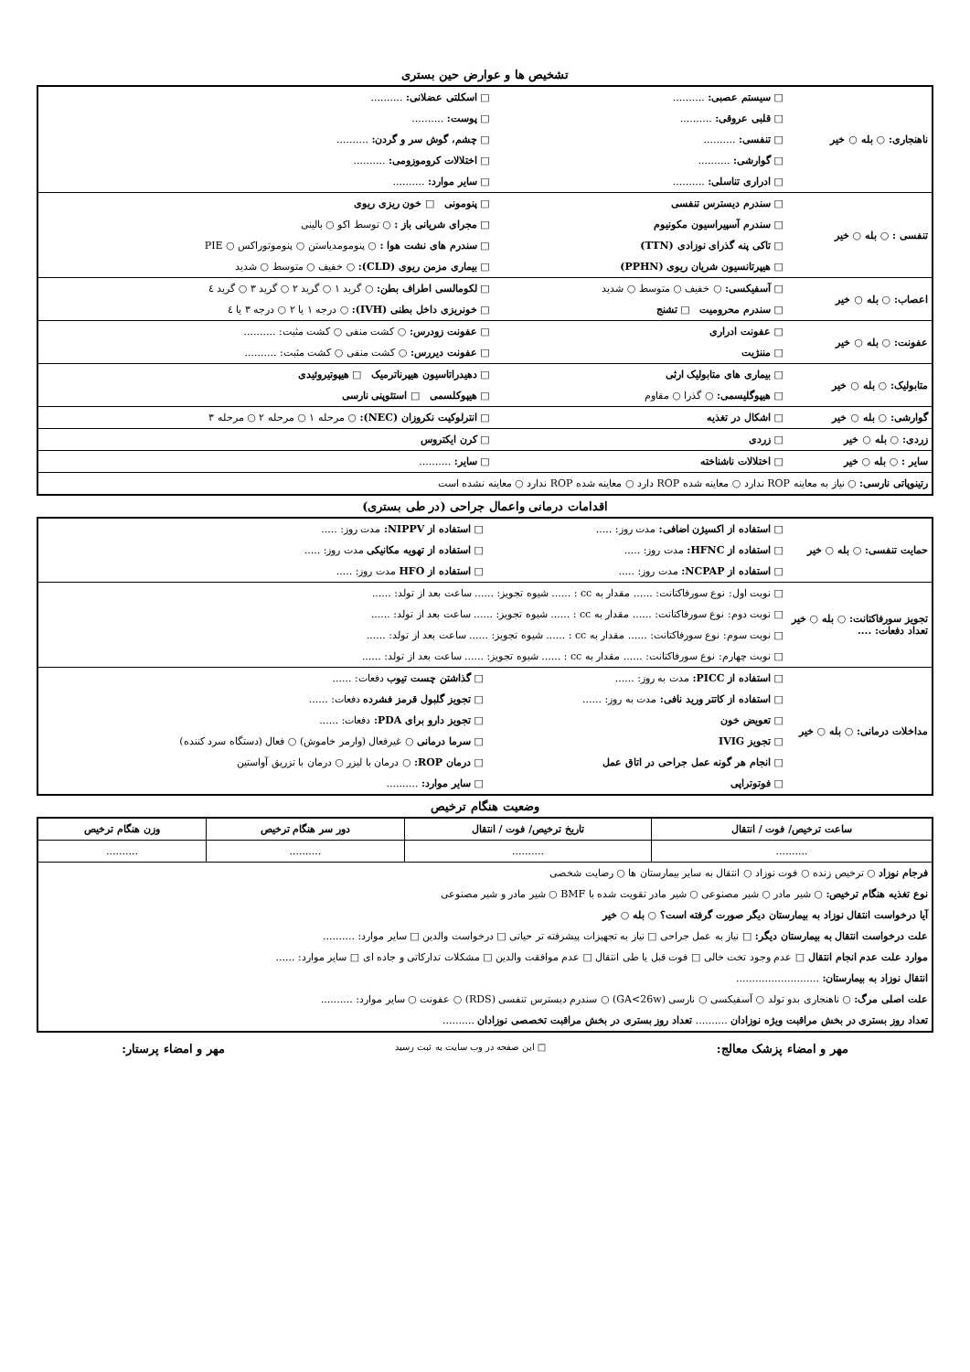تشخیص ها و عوارض حین بستری
| ناهنجاری: ○ بله ○ خیر | □ سیستم عصبی: .......... | □ اسکلتی عضلانی: .......... |
| | □ قلبی عروقی: .......... | □ پوست: .......... |
| | □ تنفسی: .......... | □ چشم، گوش سر و گردن: .......... |
| | □ گوارشی: .......... | □ اختلالات کروموزومی: .......... |
| | □ ادراری تناسلی: .......... | □ سایر موارد: .......... |
| تنفسی : ○ بله ○ خیر | □ سندرم دیسترس تنفسی | □ پنومونی □ خون ریزی ریوی |
| | □ سندرم آسپیراسیون مکونیوم | □ مجرای شریانی باز : ○ توسط اکو ○ بالینی |
| | □ تاکی پنه گذرای نوزادی (TTN) | □ سندرم های نشت هوا : ○ پنومومدیاستن ○ پنوموتوراکس ○ PIE |
| | □ هیپرتانسیون شریان ریوی (PPHN) | □ بیماری مزمن ریوی (CLD): ○ خفیف ○ متوسط ○ شدید |
| اعصاب: ○ بله ○ خیر | □ آسفیکسی: ○ خفیف ○ متوسط ○ شدید | □ لکومالسی اطراف بطن: ○ گرید ۱ ○ گرید ۲ ○ گرید ۳ ○ گرید ٤ |
| | □ سندرم محرومیت □ تشنج | □ خونریزی داخل بطنی (IVH): ○ درجه ۱ یا ۲ ○ درجه ۳ یا ٤ |
| عفونت: ○ بله ○ خیر | □ عفونت ادراری | □ عفونت زودرس: ○ کشت منفی ○ کشت مثبت: .......... |
| | □ مننژیت | □ عفونت دیررس: ○ کشت منفی ○ کشت مثبت: .......... |
| متابولیک: ○ بله ○ خیر | □ بیماری های متابولیک ارثی | □ دهیدراتاسیون هیپرناترمیک □ هیپوتیروئیدی |
| | □ هیپوگلیسمی: ○ گذرا ○ مقاوم | □ هیپوکلسمی □ استئوپنی نارسی |
| گوارشی: ○ بله ○ خیر | □ اشکال در تغذیه | □ انترلوکیت نکروزان (NEC): ○ مرحله ۱ ○ مرحله ۲ ○ مرحله ۳ |
| زردی: ○ بله ○ خیر | □ زردی | □ کرن ایکتروس |
| سایر : ○ بله ○ خیر | □ اختلالات ناشناخته | □ سایر: .......... |
| رتینوپاتی نارسی: ○ نیاز به معاینه ROP ندارد ○ معاینه شده ROP دارد ○ معاینه شده ROP ندارد ○ معاینه نشده است | | |
اقدامات درمانی واعمال جراحی (در طی بستری)
| حمایت تنفسی: ○ بله ○ خیر | □ استفاده از اکسیژن اضافی: مدت روز: ..... | □ استفاده از NIPPV: مدت روز: ..... |
| | □ استفاده از HFNC: مدت روز: ..... | □ استفاده از تهویه مکانیکی مدت روز: ..... |
| | □ استفاده از NCPAP: مدت روز: ..... | □ استفاده از HFO مدت روز: ..... |
| تجویز سورفاکتانت: ○ بله ○ خیر تعداد دفعات: .... | □ نوبت اول: نوع سورفاکتانت: ...... مقدار به cc : ...... شیوه تجویز: ...... ساعت بعد از تولد: ...... | |
| | □ نوبت دوم: نوع سورفاکتانت: ...... مقدار به cc : ...... شیوه تجویز: ...... ساعت بعد از تولد: ...... | |
| | □ نوبت سوم: نوع سورفاکتانت: ...... مقدار به cc : ...... شیوه تجویز: ...... ساعت بعد از تولد: ...... | |
| | □ نوبت چهارم: نوع سورفاکتانت: ...... مقدار به cc : ...... شیوه تجویز: ...... ساعت بعد از تولد: ...... | |
| مداخلات درمانی: ○ بله ○ خیر | □ استفاده از PICC: مدت به روز: ...... | □ گذاشتن چست تیوب دفعات: ...... |
| | □ استفاده از کاتتر ورید نافی: مدت به روز: ...... | □ تجویز گلبول قرمز فشرده دفعات: ...... |
| | □ تعویض خون | □ تجویز دارو برای PDA: دفعات: ...... |
| | □ تجویز IVIG | □ سرما درمانی ○ غیرفعال (وارمر خاموش) ○ فعال (دستگاه سرد کننده) |
| | □ انجام هر گونه عمل جراحی در اتاق عمل | □ درمان ROP: ○ درمان با لیزر ○ درمان با تزریق آواستین |
| | □ فوتوتراپی | □ سایر موارد: .......... |
وضعیت هنگام ترخیص
| ساعت ترخیص/ فوت / انتقال | تاریخ ترخیص/ فوت / انتقال | دور سر هنگام ترخیص | وزن هنگام ترخیص |
| --- | --- | --- | --- |
| .......... | .......... | .......... | .......... |
| فرجام نوزاد ○ ترخیص زنده ○ فوت نوزاد ○ انتقال به سایر بیمارستان ها ○ رضایت شخصی | | | |
| نوع تغذیه هنگام ترخیص: ○ شیر مادر ○ شیر مصنوعی ○ شیر مادر تقویت شده با BMF ○ شیر مادر و شیر مصنوعی | | | |
| آیا درخواست انتقال نوزاد به بیمارستان دیگر صورت گرفته است؟ ○ بله ○ خیر | | | |
| علت درخواست انتقال به بیمارستان دیگر: □ نیاز به عمل جراحی □ نیاز به تجهیزات پیشرفته تر حیاتی □ درخواست والدین □ سایر موارد: .......... | | | |
| موارد علت عدم انجام انتقال □ عدم وجود تخت خالی □ فوت قبل یا طی انتقال □ عدم موافقت والدین □ مشکلات تدارکاتی و جاده ای □ سایر موارد: ...... | | | |
| انتقال نوزاد به بیمارستان: .......................... | | | |
| علت اصلی مرگ: ○ ناهنجاری بدو تولد ○ آسفیکسی ○ نارسی (GA<26w) ○ سندرم دیسترس تنفسی (RDS) ○ عفونت ○ سایر موارد: .......... | | | |
| تعداد روز بستری در بخش مراقبت ویژه نوزادان .......... تعداد روز بستری در بخش مراقبت تخصصی نوزادان .......... | | | |
مهر و امضاء پزشک معالج: □ این صفحه در وب سایت به ثبت رسید مهر و امضاء پرستار: